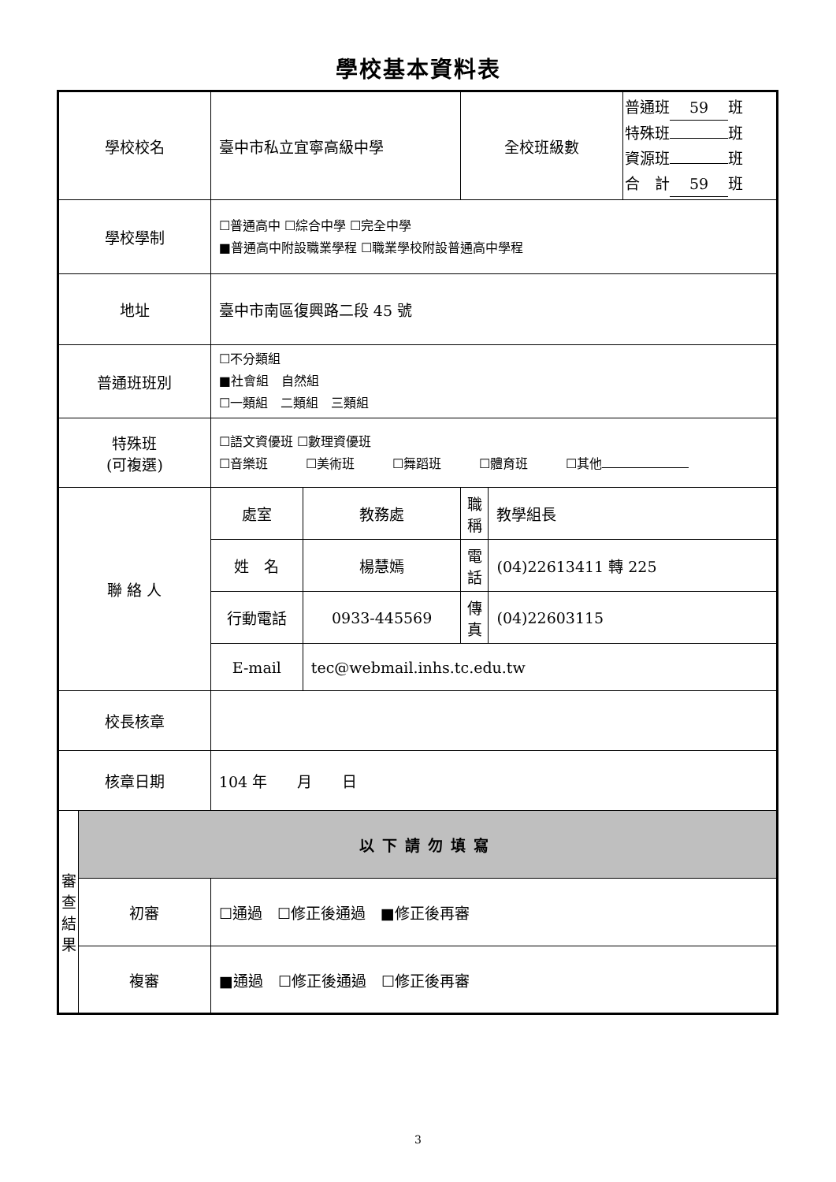學校基本資料表
| 學校校名 | | 臺中市私立宜寧高級中學 | | 全校班級數 | | 普通班 59 班 特殊班 班 資源班 班 合 計 59 班 |
| 學校學制 | | ☐普通高中 ☐綜合中學 ☐完全中學 ■普通高中附設職業學程 ☐職業學校附設普通高中學程 | | | | |
| 地址 | | 臺中市南區復興路二段 45 號 | | | | |
| 普通班班別 | | ☐不分類組 ■社會組 自然組 ☐一類組 二類組 三類組 | | | | |
| 特殊班 (可複選) | | ☐語文資優班 ☐數理資優班 ☐音樂班 ☐美術班 ☐舞蹈班 ☐體育班 ☐其他 | | | | |
| 聯 絡 人 | | 處室 | 教務處 | 職稱 | 教學組長 | |
| | | 姓 名 | 楊慧嫣 | 電話 | (04)22613411 轉 225 | |
| | | 行動電話 | 0933-445569 | 傳真 | (04)22603115 | |
| | | E-mail | tec@webmail.inhs.tc.edu.tw | | | |
| 校長核章 | | | | | | |
| 核章日期 | | 104 年 月 日 | | | | |
| 審查結果 | 以下請勿填寫 | | | | | |
| | 初審 | ☐通過 ☐修正後通過 ■修正後再審 | | | | |
| | 複審 | ■通過 ☐修正後通過 ☐修正後再審 | | | | |
3